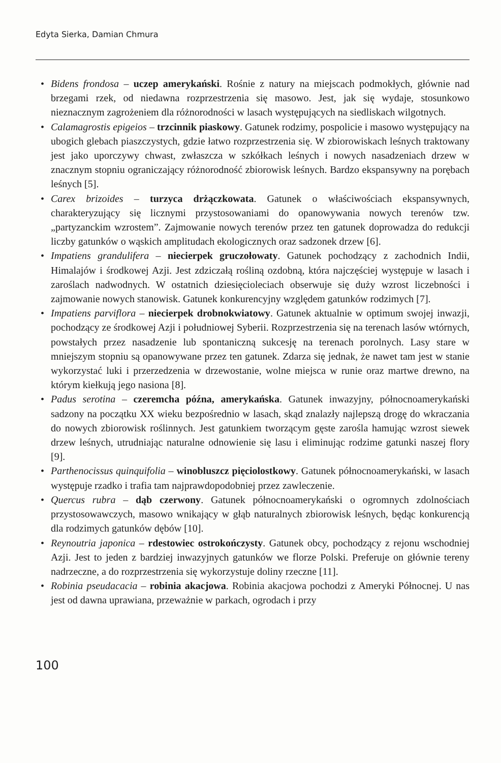Edyta Sierka, Damian Chmura
• Bidens frondosa – uczep amerykański. Rośnie z natury na miejscach podmokłych, głównie nad brzegami rzek, od niedawna rozprzestrzenia się masowo. Jest, jak się wydaje, stosunkowo nieznacznym zagrożeniem dla różnorodności w lasach występujących na siedliskach wilgotnych.
• Calamagrostis epigeios – trzcinnik piaskowy. Gatunek rodzimy, pospolicie i masowo występujący na ubogich glebach piaszczystych, gdzie łatwo rozprzestrzenia się. W zbiorowiskach leśnych traktowany jest jako uporczywy chwast, zwłaszcza w szkółkach leśnych i nowych nasadzeniach drzew w znacznym stopniu ograniczający różnorodność zbiorowisk leśnych. Bardzo ekspansywny na porębach leśnych [5].
• Carex brizoides – turzyca drżączkowata. Gatunek o właściwościach ekspansywnych, charakteryzujący się licznymi przystosowaniami do opanowywania nowych terenów tzw. „partyzanckim wzrostem”. Zajmowanie nowych terenów przez ten gatunek doprowadza do redukcji liczby gatunków o wąskich amplitudach ekologicznych oraz sadzonek drzew [6].
• Impatiens grandulifera – niecierpek gruczołowaty. Gatunek pochodzący z zachodnich Indii, Himalajów i środkowej Azji. Jest zdziczałą rośliną ozdobną, która najczęściej występuje w lasach i zaroślach nadwodnych. W ostatnich dziesięcioleciach obserwuje się duży wzrost liczebności i zajmowanie nowych stanowisk. Gatunek konkurencyjny względem gatunków rodzimych [7].
• Impatiens parviflora – niecierpek drobnokwiatowy. Gatunek aktualnie w optimum swojej inwazji, pochodzący ze środkowej Azji i południowej Syberii. Rozprzestrzenia się na terenach lasów wtórnych, powstałych przez nasadzenie lub spontaniczną sukcesję na terenach porolnych. Lasy stare w mniejszym stopniu są opanowywane przez ten gatunek. Zdarza się jednak, że nawet tam jest w stanie wykorzystać luki i przerzedzenia w drzewostanie, wolne miejsca w runie oraz martwe drewno, na którym kiełkują jego nasiona [8].
• Padus serotina – czeremcha późna, amerykańska. Gatunek inwazyjny, północnoamerykański sadzony na początku XX wieku bezpośrednio w lasach, skąd znalazły najlepszą drogę do wkraczania do nowych zbiorowisk roślinnych. Jest gatunkiem tworzącym gęste zarośla hamując wzrost siewek drzew leśnych, utrudniając naturalne odnowienie się lasu i eliminując rodzime gatunki naszej flory [9].
• Parthenocissus quinquifolia – winobluszcz pięciolostkowy. Gatunek północnoamerykański, w lasach występuje rzadko i trafia tam najprawdopodobniej przez zawleczenie.
• Quercus rubra – dąb czerwony. Gatunek północnoamerykański o ogromnych zdolnościach przystosowawczych, masowo wnikający w głąb naturalnych zbiorowisk leśnych, będąc konkurencją dla rodzimych gatunków dębów [10].
• Reynoutria japonica – rdestowiec ostrokończysty. Gatunek obcy, pochodzący z rejonu wschodniej Azji. Jest to jeden z bardziej inwazyjnych gatunków we florze Polski. Preferuje on głównie tereny nadrzeczne, a do rozprzestrzenia się wykorzystuje doliny rzeczne [11].
• Robinia pseudacacia – robinia akacjowa. Robinia akacjowa pochodzi z Ameryki Północnej. U nas jest od dawna uprawiana, przeważnie w parkach, ogrodach i przy
100